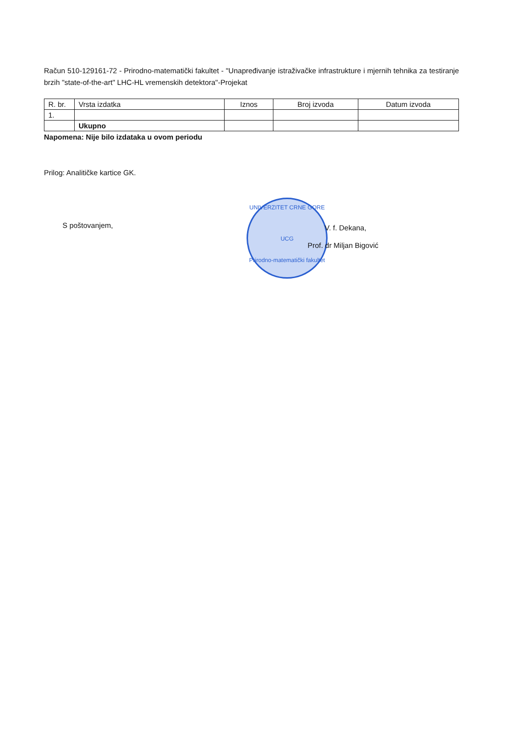Račun 510-129161-72 - Prirodno-matematički fakultet - "Unapređivanje istraživačke infrastrukture i mjernih tehnika za testiranje brzih "state-of-the-art" LHC-HL vremenskih detektora"-Projekat
| R. br. | Vrsta izdatka | Iznos | Broj izvoda | Datum izvoda |
| --- | --- | --- | --- | --- |
| 1. | | | | |
| | Ukupno | | | |
Napomena: Nije bilo izdataka u ovom periodu
Prilog: Analitičke kartice GK.
UNIVERZITET CRNE GORE
UCG
Prirodno-matematički fakultet
S poštovanjem,
V. f. Dekana,
Prof. dr Miljan Bigović